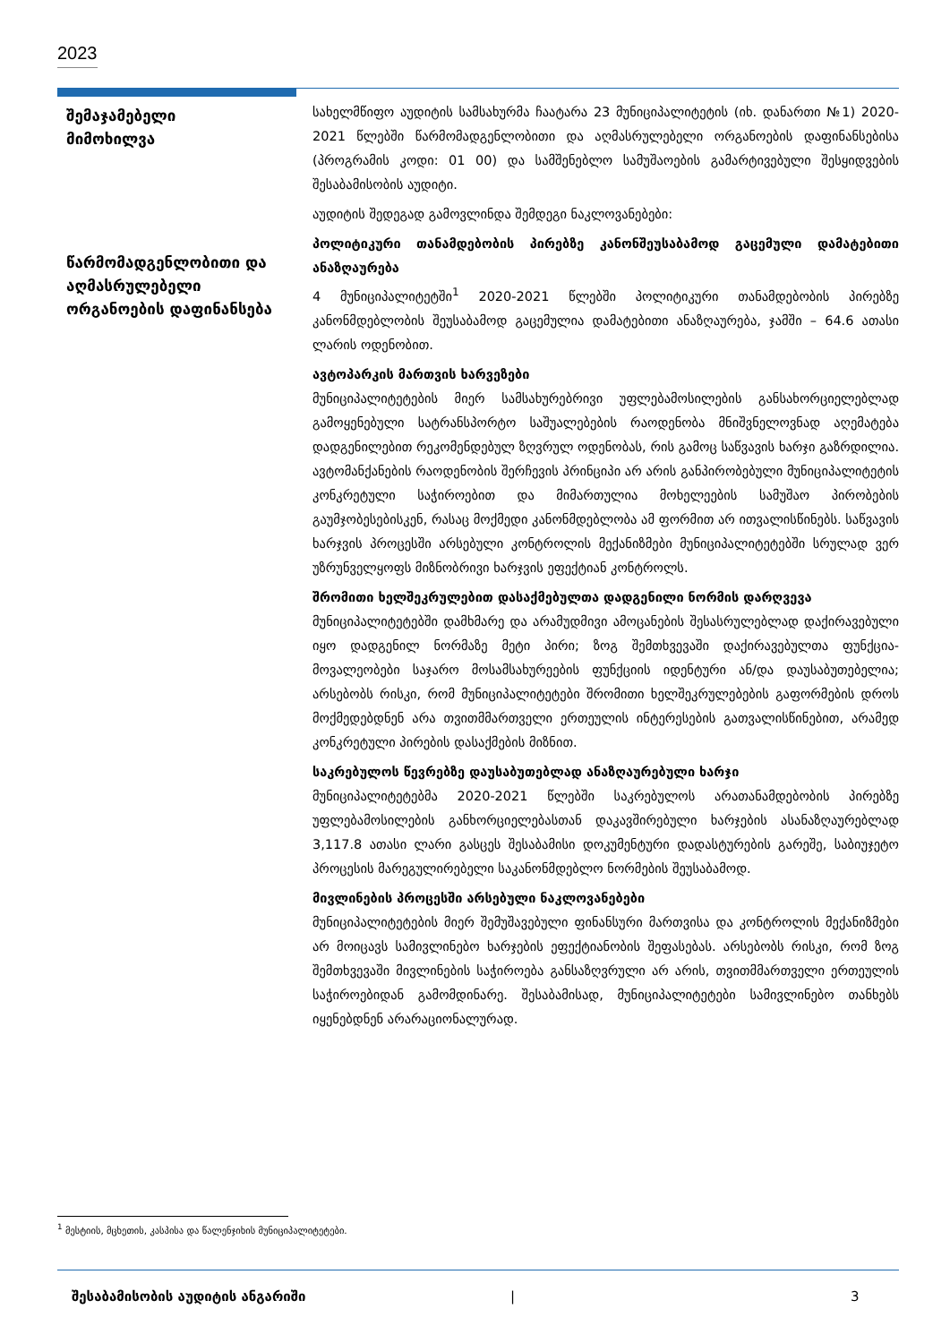2023
შემაჯამებელი
მიმოხილვა
წარმომადგენლობითი და აღმასრულებელი ორგანოების დაფინანსება
სახელმწიფო აუდიტის სამსახურმა ჩაატარა 23 მუნიციპალიტეტის (იხ. დანართი №1) 2020-2021 წლებში წარმომადგენლობითი და აღმასრულებელი ორგანოების დაფინანსებისა (პროგრამის კოდი: 01 00) და სამშენებლო სამუშაოების გამარტივებული შესყიდვების შესაბამისობის აუდიტი.
აუდიტის შედეგად გამოვლინდა შემდეგი ნაკლოვანებები:
პოლიტიკური თანამდებობის პირებზე კანონშეუსაბამოდ გაცემული დამატებითი ანაზღაურება
4 მუნიციპალიტეტში<sup>1</sup> 2020-2021 წლებში პოლიტიკური თანამდებობის პირებზე კანონმდებლობის შეუსაბამოდ გაცემულია დამატებითი ანაზღაურება, ჯამში – 64.6 ათასი ლარის ოდენობით.
ავტოპარკის მართვის ხარვეზები
მუნიციპალიტეტების მიერ სამსახურებრივი უფლებამოსილების განსახორციელებლად გამოყენებული სატრანსპორტო საშუალებების რაოდენობა მნიშვნელოვნად აღემატება დადგენილებით რეკომენდებულ ზღვრულ ოდენობას, რის გამოც საწვავის ხარჯი გაზრდილია. ავტომანქანების რაოდენობის შერჩევის პრინციპი არ არის განპირობებული მუნიციპალიტეტის კონკრეტული საჭიროებით და მიმართულია მოხელეების სამუშაო პირობების გაუმჯობესებისკენ, რასაც მოქმედი კანონმდებლობა ამ ფორმით არ ითვალისწინებს. საწვავის ხარჯვის პროცესში არსებული კონტროლის მექანიზმები მუნიციპალიტეტებში სრულად ვერ უზრუნველყოფს მიზნობრივი ხარჯვის ეფექტიან კონტროლს.
შრომითი ხელშეკრულებით დასაქმებულთა დადგენილი ნორმის დარღვევა
მუნიციპალიტეტებში დამხმარე და არამუდმივი ამოცანების შესასრულებლად დაქირავებული იყო დადგენილ ნორმაზე მეტი პირი; ზოგ შემთხვევაში დაქირავებულთა ფუნქცია-მოვალეობები საჯარო მოსამსახურეების ფუნქციის იდენტური ან/და დაუსაბუთებელია; არსებობს რისკი, რომ მუნიციპალიტეტები შრომითი ხელშეკრულებების გაფორმების დროს მოქმედებდნენ არა თვითმმართველი ერთეულის ინტერესების გათვალისწინებით, არამედ კონკრეტული პირების დასაქმების მიზნით.
საკრებულოს წევრებზე დაუსაბუთებლად ანაზღაურებული ხარჯი
მუნიციპალიტეტებმა 2020-2021 წლებში საკრებულოს არათანამდებობის პირებზე უფლებამოსილების განხორციელებასთან დაკავშირებული ხარჯების ასანაზღაურებლად 3,117.8 ათასი ლარი გასცეს შესაბამისი დოკუმენტური დადასტურების გარეშე, საბიუჯეტო პროცესის მარეგულირებელი საკანონმდებლო ნორმების შეუსაბამოდ.
მივლინების პროცესში არსებული ნაკლოვანებები
მუნიციპალიტეტების მიერ შემუშავებული ფინანსური მართვისა და კონტროლის მექანიზმები არ მოიცავს სამივლინებო ხარჯების ეფექტიანობის შეფასებას. არსებობს რისკი, რომ ზოგ შემთხვევაში მივლინების საჭიროება განსაზღვრული არ არის, თვითმმართველი ერთეულის საჭიროებიდან გამომდინარე. შესაბამისად, მუნიციპალიტეტები სამივლინებო თანხებს იყენებდნენ არარაციონალურად.
<sup>1</sup> მესტიის, მცხეთის, კასპისა და წალენჯიხის მუნიციპალიტეტები.
შესაბამისობის აუდიტის ანგარიში | 3